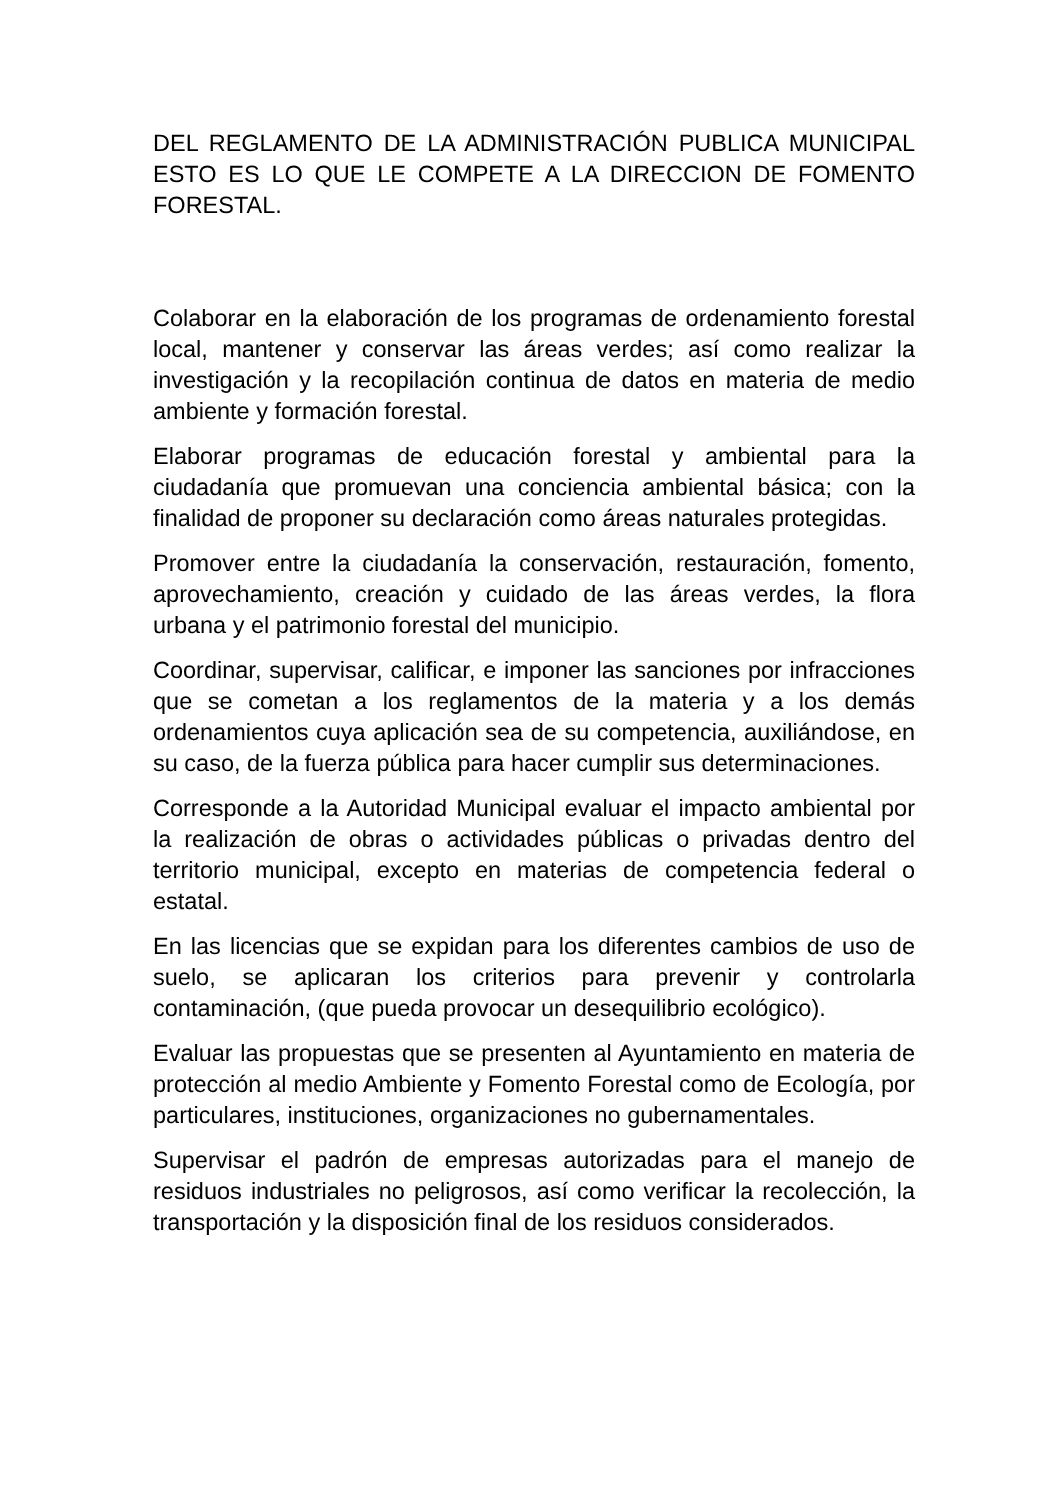DEL REGLAMENTO DE LA ADMINISTRACIÓN PUBLICA MUNICIPAL ESTO ES LO QUE LE COMPETE A LA DIRECCION DE FOMENTO FORESTAL.
Colaborar en la elaboración de los programas de ordenamiento forestal local, mantener y conservar las áreas verdes; así como realizar la investigación y la recopilación continua de datos en materia de medio ambiente y formación forestal.
Elaborar programas de educación forestal y ambiental para la ciudadanía que promuevan una conciencia ambiental básica; con la finalidad de proponer su declaración como áreas naturales protegidas.
Promover entre la ciudadanía la conservación, restauración, fomento, aprovechamiento, creación y cuidado de las áreas verdes, la flora urbana y el patrimonio forestal del municipio.
Coordinar, supervisar, calificar, e imponer las sanciones por infracciones que se cometan a los reglamentos de la materia y a los demás ordenamientos cuya aplicación sea de su competencia, auxiliándose, en su caso, de la fuerza pública para hacer cumplir sus determinaciones.
Corresponde a la Autoridad Municipal evaluar el impacto ambiental por la realización de obras o actividades públicas o privadas dentro del territorio municipal, excepto en materias de competencia federal o estatal.
En las licencias que se expidan para los diferentes cambios de uso de suelo, se aplicaran los criterios para prevenir y controlarla contaminación, (que pueda provocar un desequilibrio ecológico).
Evaluar las propuestas que se presenten al Ayuntamiento en materia de protección al medio Ambiente y Fomento Forestal como de Ecología, por particulares, instituciones, organizaciones no gubernamentales.
Supervisar el padrón de empresas autorizadas para el manejo de residuos industriales no peligrosos, así como verificar la recolección, la transportación y la disposición final de los residuos considerados.